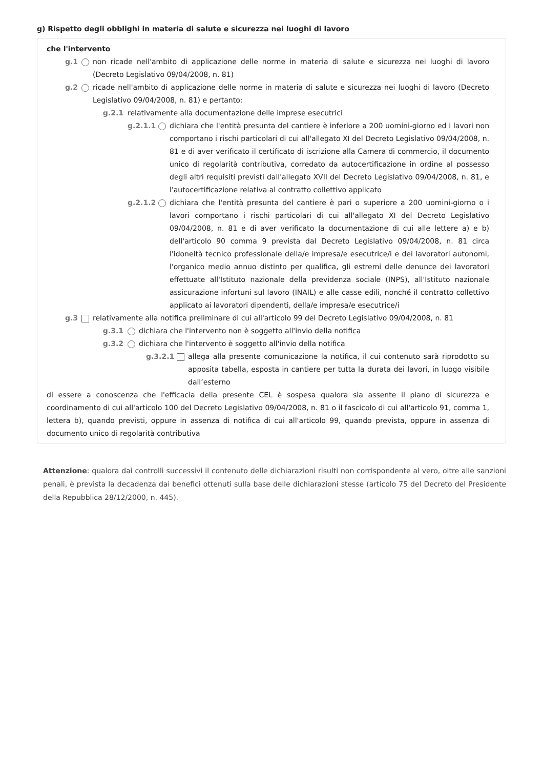g) Rispetto degli obblighi in materia di salute e sicurezza nei luoghi di lavoro
che l'intervento
g.1 non ricade nell'ambito di applicazione delle norme in materia di salute e sicurezza nei luoghi di lavoro (Decreto Legislativo 09/04/2008, n. 81)
g.2 ricade nell'ambito di applicazione delle norme in materia di salute e sicurezza nei luoghi di lavoro (Decreto Legislativo 09/04/2008, n. 81) e pertanto:
g.2.1 relativamente alla documentazione delle imprese esecutrici
g.2.1.1 dichiara che l'entità presunta del cantiere è inferiore a 200 uomini-giorno ed i lavori non comportano i rischi particolari di cui all'allegato XI del Decreto Legislativo 09/04/2008, n. 81 e di aver verificato il certificato di iscrizione alla Camera di commercio, il documento unico di regolarità contributiva, corredato da autocertificazione in ordine al possesso degli altri requisiti previsti dall'allegato XVII del Decreto Legislativo 09/04/2008, n. 81, e l'autocertificazione relativa al contratto collettivo applicato
g.2.1.2 dichiara che l'entità presunta del cantiere è pari o superiore a 200 uomini-giorno o i lavori comportano i rischi particolari di cui all'allegato XI del Decreto Legislativo 09/04/2008, n. 81 e di aver verificato la documentazione di cui alle lettere a) e b) dell'articolo 90 comma 9 prevista dal Decreto Legislativo 09/04/2008, n. 81 circa l'idoneità tecnico professionale della/e impresa/e esecutrice/i e dei lavoratori autonomi, l'organico medio annuo distinto per qualifica, gli estremi delle denunce dei lavoratori effettuate all'Istituto nazionale della previdenza sociale (INPS), all'Istituto nazionale assicurazione infortuni sul lavoro (INAIL) e alle casse edili, nonché il contratto collettivo applicato ai lavoratori dipendenti, della/e impresa/e esecutrice/i
g.3 relativamente alla notifica preliminare di cui all'articolo 99 del Decreto Legislativo 09/04/2008, n. 81
g.3.1 dichiara che l'intervento non è soggetto all'invio della notifica
g.3.2 dichiara che l'intervento è soggetto all'invio della notifica
g.3.2.1 allega alla presente comunicazione la notifica, il cui contenuto sarà riprodotto su apposita tabella, esposta in cantiere per tutta la durata dei lavori, in luogo visibile dall’esterno
di essere a conoscenza che l'efficacia della presente CEL è sospesa qualora sia assente il piano di sicurezza e coordinamento di cui all'articolo 100 del Decreto Legislativo 09/04/2008, n. 81 o il fascicolo di cui all'articolo 91, comma 1, lettera b), quando previsti, oppure in assenza di notifica di cui all'articolo 99, quando prevista, oppure in assenza di documento unico di regolarità contributiva
Attenzione: qualora dai controlli successivi il contenuto delle dichiarazioni risulti non corrispondente al vero, oltre alle sanzioni penali, è prevista la decadenza dai benefici ottenuti sulla base delle dichiarazioni stesse (articolo 75 del Decreto del Presidente della Repubblica 28/12/2000, n. 445).